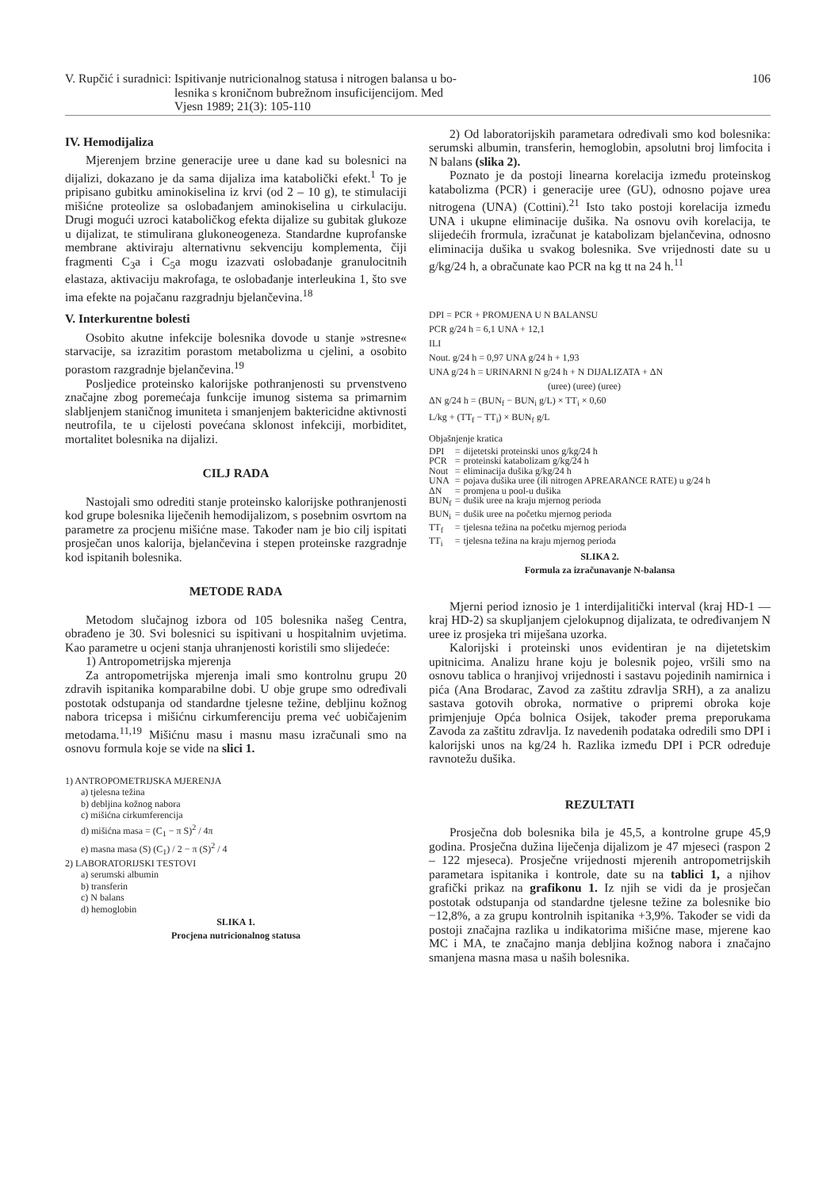V. Rupčić i suradnici: Ispitivanje nutricionalnog statusa i nitrogen balansa u bo-
lesnika s kroničnom bubrežnom insuficijencijom. Med
Vjesn 1989; 21(3): 105-110
106
IV. Hemodijaliza
Mjerenjem brzine generacije uree u dane kad su bolesnici na dijalizi, dokazano je da sama dijaliza ima katabolički efekt.<sup>1</sup> To je pripisano gubitku aminokiselina iz krvi (od 2 – 10 g), te stimulaciji mišićne proteolize sa oslobađanjem aminokiselina u cirkulaciju. Drugi mogući uzroci kataboličkog efekta dijalize su gubitak glukoze u dijalizat, te stimulirana glukoneogeneza. Standardne kuprofanske membrane aktiviraju alternativnu sekvenciju komplementa, čiji fragmenti C<sub>3</sub>a i C<sub>5</sub>a mogu izazvati oslobađanje granulocitnih elastaza, aktivaciju makrofaga, te oslobađanje interleukina 1, što sve ima efekte na pojačanu razgradnju bjelančevina.<sup>18</sup>
V. Interkurentne bolesti
Osobito akutne infekcije bolesnika dovode u stanje »stresne« starvacije, sa izrazitim porastom metabolizma u cjelini, a osobito porastom razgradnje bjelančevina.<sup>19</sup>
Posljedice proteinsko kalorijske pothranjenosti su prvenstveno značajne zbog poremećaja funkcije imunog sistema sa primarnim slabljenjem staničnog imuniteta i smanjenjem baktericidne aktivnosti neutrofila, te u cijelosti povećana sklonost infekciji, morbiditet, mortalitet bolesnika na dijalizi.
CILJ RADA
Nastojali smo odrediti stanje proteinsko kalorijske pothranjenosti kod grupe bolesnika liječenih hemodijalizom, s posebnim osvrtom na parametre za procjenu mišićne mase. Također nam je bio cilj ispitati prosječan unos kalorija, bjelančevina i stepen proteinske razgradnje kod ispitanih bolesnika.
METODE RADA
Metodom slučajnog izbora od 105 bolesnika našeg Centra, obrađeno je 30. Svi bolesnici su ispitivani u hospitalnim uvjetima. Kao parametre u ocjeni stanja uhranjenosti koristili smo slijedeće:
1) Antropometrijska mjerenja
Za antropometrijska mjerenja imali smo kontrolnu grupu 20 zdravih ispitanika komparabilne dobi. U obje grupe smo određivali postotak odstupanja od standardne tjelesne težine, debljinu kožnog nabora tricepsa i mišićnu cirkumferenciju prema već uobičajenim metodama.<sup>11,19</sup> Mišićnu masu i masnu masu izračunali smo na osnovu formula koje se vide na slici 1.
1) ANTROPOMETRIJSKA MJERENJA
a) tjelesna težina
b) debljina kožnog nabora
c) mišićna cirkumferencija
d) mišićna masa = (C<sub>1</sub> − π S)<sup>2</sup> / 4π
e) masna masa (S) (C<sub>1</sub>) / 2 − π (S)<sup>2</sup> / 4
2) LABORATORIJSKI TESTOVI
a) serumski albumin
b) transferin
c) N balans
d) hemoglobin
SLIKA 1.
Procjena nutricionalnog statusa
2) Od laboratorijskih parametara određivali smo kod bolesnika: serumski albumin, transferin, hemoglobin, apsolutni broj limfocita i N balans (slika 2).
Poznato je da postoji linearna korelacija između proteinskog katabolizma (PCR) i generacije uree (GU), odnosno pojave urea nitrogena (UNA) (Cottini).<sup>21</sup> Isto tako postoji korelacija između UNA i ukupne eliminacije dušika. Na osnovu ovih korelacija, te slijedećih frormula, izračunat je katabolizam bjelančevina, odnosno eliminacija dušika u svakog bolesnika. Sve vrijednosti date su u g/kg/24 h, a obračunate kao PCR na kg tt na 24 h.<sup>11</sup>
DPI = PCR + PROMJENA U N BALANSU
PCR g/24 h = 6,1 UNA + 12,1
ILI
Nout. g/24 h = 0,97 UNA g/24 h + 1,93
UNA g/24 h = URINARNI N g/24 h + N DIJALIZATA + ΔN
(uree) (uree) (uree)
ΔN g/24 h = (BUN<sub>f</sub> − BUN<sub>i</sub> g/L) × TT<sub>i</sub> × 0,60
L/kg + (TT<sub>f</sub> − TT<sub>i</sub>) × BUN<sub>f</sub> g/L
Objašnjenje kratica
| DPI | = | dijetetski proteinski unos g/kg/24 h |
| PCR | = | proteinski katabolizam g/kg/24 h |
| Nout | = | eliminacija dušika g/kg/24 h |
| UNA | = | pojava dušika uree (ili nitrogen APREARANCE RATE) u g/24 h |
| ΔN | = | promjena u pool-u dušika |
| BUN<sub>f</sub> | = | dušik uree na kraju mjernog perioda |
| BUN<sub>i</sub> | = | dušik uree na početku mjernog perioda |
| TT<sub>f</sub> | = | tjelesna težina na početku mjernog perioda |
| TT<sub>i</sub> | = | tjelesna težina na kraju mjernog perioda |
SLIKA 2.
Formula za izračunavanje N-balansa
Mjerni period iznosio je 1 interdijalitički interval (kraj HD-1 — kraj HD-2) sa skupljanjem cjelokupnog dijalizata, te određivanjem N uree iz prosjeka tri miješana uzorka.
Kalorijski i proteinski unos evidentiran je na dijetetskim upitnicima. Analizu hrane koju je bolesnik pojeo, vršili smo na osnovu tablica o hranjivoj vrijednosti i sastavu pojedinih namirnica i pića (Ana Brodarac, Zavod za zaštitu zdravlja SRH), a za analizu sastava gotovih obroka, normative o pripremi obroka koje primjenjuje Opća bolnica Osijek, također prema preporukama Zavoda za zaštitu zdravlja. Iz navedenih podataka odredili smo DPI i kalorijski unos na kg/24 h. Razlika između DPI i PCR određuje ravnotežu dušika.
REZULTATI
Prosječna dob bolesnika bila je 45,5, a kontrolne grupe 45,9 godina. Prosječna dužina liječenja dijalizom je 47 mjeseci (raspon 2 – 122 mjeseca). Prosječne vrijednosti mjerenih antropometrijskih parametara ispitanika i kontrole, date su na tablici 1, a njihov grafički prikaz na grafikonu 1. Iz njih se vidi da je prosječan postotak odstupanja od standardne tjelesne težine za bolesnike bio −12,8%, a za grupu kontrolnih ispitanika +3,9%. Također se vidi da postoji značajna razlika u indikatorima mišićne mase, mjerene kao MC i MA, te značajno manja debljina kožnog nabora i značajno smanjena masna masa u naših bolesnika.